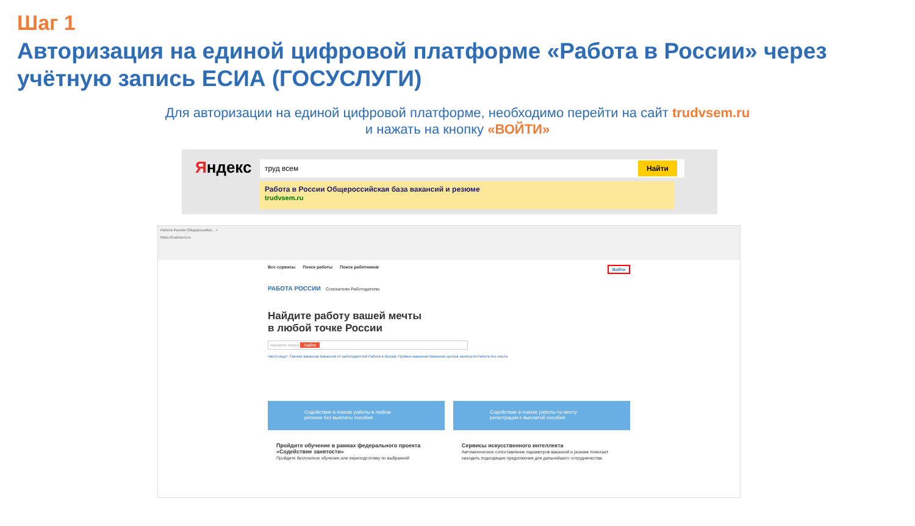Шаг 1
Авторизация на единой цифровой платформе «Работа в России» через учётную запись ЕСИА (ГОСУСЛУГИ)
Для авторизации на единой цифровой платформе, необходимо перейти на сайт trudvsem.ru
и нажать на кнопку «ВОЙТИ»
Яндекс труд всем Найти
Работа в России Общероссийская база вакансий и резюме
trudvsem.ru
Работа России Общероссийск... ×
https://trudvsem.ru
Все сервисы Поиск работы Поиск работников Войти
РАБОТА РОССИИ Соискателю Работодателю
Найдите работу вашей мечты
в любой точке России
Начните поиск Найти
Часто ищут: Свежие вакансии Вакансии от работодателей Работа в Москве Прямые вакансии Вакансии центра занятости Работа без опыта
Содействие в поиске работы в любом регионе без выплаты пособия
Содействие в поиске работы по месту регистрации с выплатой пособия
Пройдите обучение в рамках федерального проекта «Содействие занятости»
Пройдите бесплатное обучение или переподготовку по выбранной
Сервисы искусственного интеллекта
Автоматическое сопоставление параметров вакансий и резюме помогает находить подходящие предложения для дальнейшего сотрудничества.